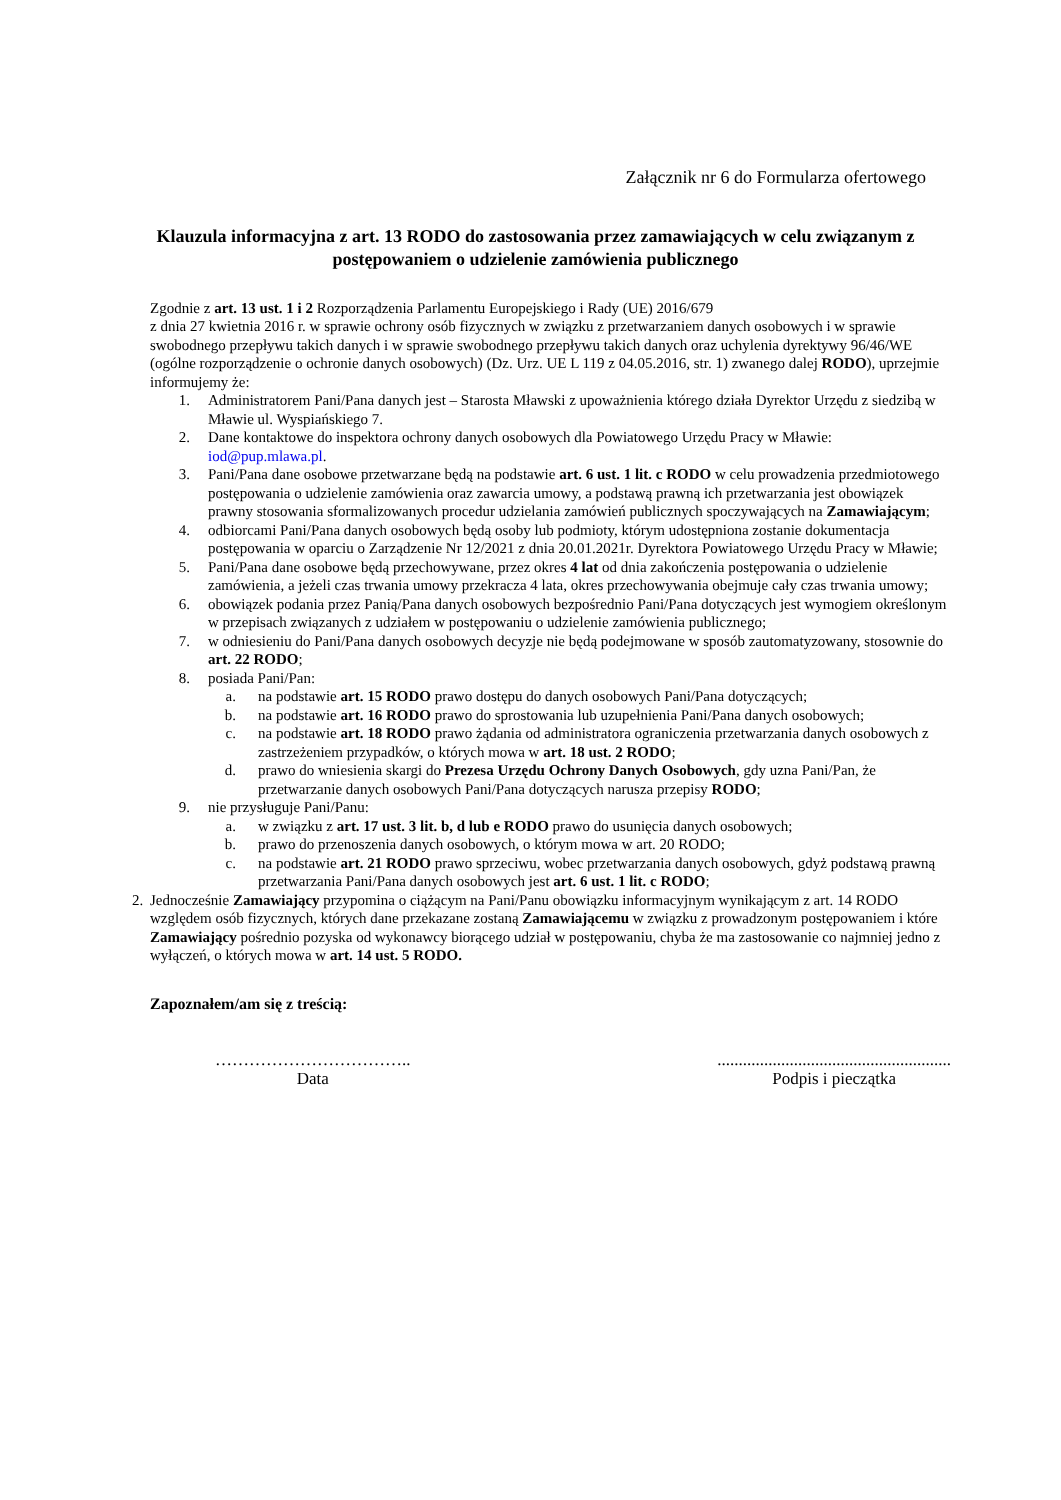Załącznik nr 6 do Formularza ofertowego
Klauzula informacyjna z art. 13 RODO do zastosowania przez zamawiających w celu związanym z postępowaniem o udzielenie zamówienia publicznego
Zgodnie z art. 13 ust. 1 i 2 Rozporządzenia Parlamentu Europejskiego i Rady (UE) 2016/679
z dnia 27 kwietnia 2016 r. w sprawie ochrony osób fizycznych w związku z przetwarzaniem danych osobowych i w sprawie swobodnego przepływu takich danych i w sprawie swobodnego przepływu takich danych oraz uchylenia dyrektywy 96/46/WE (ogólne rozporządzenie o ochronie danych osobowych) (Dz. Urz. UE L 119 z 04.05.2016, str. 1) zwanego dalej RODO), uprzejmie informujemy że:
1. Administratorem Pani/Pana danych jest – Starosta Mławski z upoważnienia którego działa Dyrektor Urzędu z siedzibą w Mławie ul. Wyspiańskiego 7.
2. Dane kontaktowe do inspektora ochrony danych osobowych dla Powiatowego Urzędu Pracy w Mławie: iod@pup.mlawa.pl.
3. Pani/Pana dane osobowe przetwarzane będą na podstawie art. 6 ust. 1 lit. c RODO w celu prowadzenia przedmiotowego postępowania o udzielenie zamówienia oraz zawarcia umowy, a podstawą prawną ich przetwarzania jest obowiązek prawny stosowania sformalizowanych procedur udzielania zamówień publicznych spoczywających na Zamawiającym;
4. odbiorcami Pani/Pana danych osobowych będą osoby lub podmioty, którym udostępniona zostanie dokumentacja postępowania w oparciu o Zarządzenie Nr 12/2021 z dnia 20.01.2021r. Dyrektora Powiatowego Urzędu Pracy w Mławie;
5. Pani/Pana dane osobowe będą przechowywane, przez okres 4 lat od dnia zakończenia postępowania o udzielenie zamówienia, a jeżeli czas trwania umowy przekracza 4 lata, okres przechowywania obejmuje cały czas trwania umowy;
6. obowiązek podania przez Panią/Pana danych osobowych bezpośrednio Pani/Pana dotyczących jest wymogiem określonym w przepisach związanych z udziałem w postępowaniu o udzielenie zamówienia publicznego;
7. w odniesieniu do Pani/Pana danych osobowych decyzje nie będą podejmowane w sposób zautomatyzowany, stosownie do art. 22 RODO;
8. posiada Pani/Pan:
a. na podstawie art. 15 RODO prawo dostępu do danych osobowych Pani/Pana dotyczących;
b. na podstawie art. 16 RODO prawo do sprostowania lub uzupełnienia Pani/Pana danych osobowych;
c. na podstawie art. 18 RODO prawo żądania od administratora ograniczenia przetwarzania danych osobowych z zastrzeżeniem przypadków, o których mowa w art. 18 ust. 2 RODO;
d. prawo do wniesienia skargi do Prezesa Urzędu Ochrony Danych Osobowych, gdy uzna Pani/Pan, że przetwarzanie danych osobowych Pani/Pana dotyczących narusza przepisy RODO;
9. nie przysługuje Pani/Panu:
a. w związku z art. 17 ust. 3 lit. b, d lub e RODO prawo do usunięcia danych osobowych;
b. prawo do przenoszenia danych osobowych, o którym mowa w art. 20 RODO;
c. na podstawie art. 21 RODO prawo sprzeciwu, wobec przetwarzania danych osobowych, gdyż podstawą prawną przetwarzania Pani/Pana danych osobowych jest art. 6 ust. 1 lit. c RODO;
2. Jednocześnie Zamawiający przypomina o ciążącym na Pani/Panu obowiązku informacyjnym wynikającym z art. 14 RODO względem osób fizycznych, których dane przekazane zostaną Zamawiającemu w związku z prowadzonym postępowaniem i które Zamawiający pośrednio pozyska od wykonawcy biorącego udział w postępowaniu, chyba że ma zastosowanie co najmniej jedno z wyłączeń, o których mowa w art. 14 ust. 5 RODO.
Zapoznałem/am się z treścią:
……………………………..
Data
.......................................................
Podpis i pieczątka